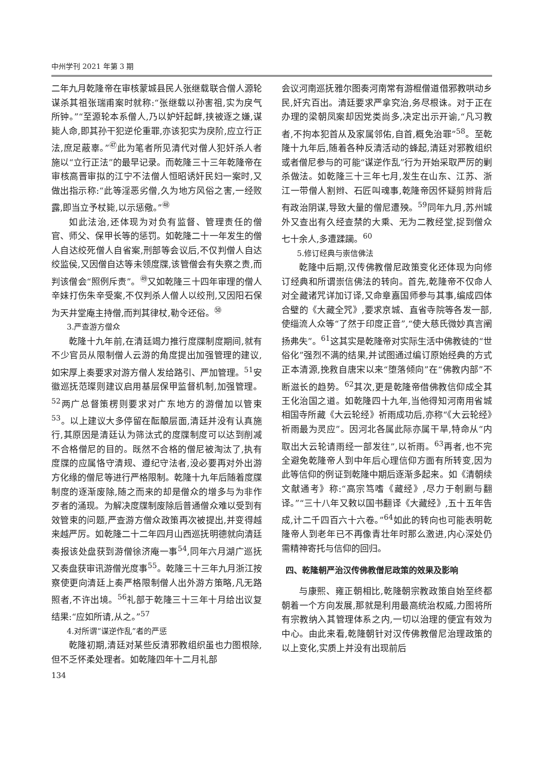中州学刊 2021 年第 3 期
二年九月乾隆帝在审核蒙城县民人张继载联合僧人源轮谋杀其祖张瑞甫案时就称:“张继载以孙害祖,实为戾气所钟。”“至源轮本系僧人,乃以妒奸起衅,挟被逐之嫌,谋毙人命,即其孙干犯逆伦重罪,亦该犯实为戾阶,应立行正法,庶足蔽辜。”<sup>㊼</sup>此为笔者所见清代对僧人犯奸杀人者施以“立行正法”的最早记录。而乾隆三十三年乾隆帝在审核高晋审拟的江宁不法僧人恒昭诱奸民妇一案时,又做出指示称:“此等淫恶劣僧,久为地方风俗之害,一经败露,即当立予杖毙,以示惩儆。”<sup>㊽</sup>
如此法治,还体现为对负有监督、管理责任的僧官、师父、保甲长等的惩罚。如乾隆二十一年发生的僧人自达绞死僧人自省案,刑部等会议后,不仅判僧人自达绞监侯,又因僧自达等未领度牒,该管僧会有失察之责,而判该僧会“照例斥责”。<sup>㊾</sup>又如乾隆三十四年审理的僧人辛妹打伤朱辛受案,不仅判杀人僧人以绞刑,又因阳石保为天井堂庵主持僧,而判其律杖,勒令还俗。<sup>㊿</sup>
3.严查游方僧众
乾隆十九年前,在清廷竭力推行度牒制度期间,就有不少官员从限制僧人云游的角度提出加强管理的建议,如宋厚上奏要求对游方僧人发给路引、严加管理。<sup>51</sup>安徽巡抚范璨则建议启用基层保甲监督机制,加强管理。<sup>52</sup>两广总督策楞则要求对广东地方的游僧加以管束<sup>53</sup>。以上建议大多停留在酝酿层面,清廷并没有认真施行,其原因是清廷认为筛汰式的度牒制度可以达到削减不合格僧尼的目的。既然不合格的僧尼被淘汰了,执有度牒的应属恪守清规、遵纪守法者,没必要再对外出游方化缘的僧尼等进行严格限制。乾隆十九年后随着度牒制度的逐渐废除,随之而来的却是僧众的增多与为非作歹者的涌现。为解决度牒制废除后普通僧众难以受到有效管束的问题,严查游方僧众政策再次被提出,并变得越来越严厉。如乾隆二十二年四月山西巡抚明德就向清廷奏报该处盘获到游僧徐济庵一事<sup>54</sup>,同年六月湖广巡抚又奏盘获审讯游僧光度事<sup>55</sup>。乾隆三十三年九月浙江按察使更向清廷上奏严格限制僧人出外游方策略,凡无路照者,不许出境。<sup>56</sup>礼部于乾隆三十三年十月给出议复结果:“应如所请,从之。”<sup>57</sup>
4.对所谓“谋逆作乱”者的严惩
乾隆初期,清廷对某些反清邪教组织虽也力图根除,但不乏怀柔处理者。如乾隆四年十二月礼部
134
会议河南巡抚雅尔图奏河南常有游棍僧道借邪教哄动乡民,奸宄百出。清廷要求严拿究治,务尽根诛。对于正在办理的梁朝凤案却因党类尚多,决定出示开谕,“凡习教者,不拘本犯首从及家属邻佑,自首,概免治罪”<sup>58</sup>。至乾隆十九年后,随着各种反清活动的蜂起,清廷对邪教组织或者僧尼参与的可能“谋逆作乱”行为开始采取严厉的剿杀做法。如乾隆三十三年七月,发生在山东、江苏、浙江一带僧人割辫、石匠叫魂事,乾隆帝因怀疑剪辫背后有政治阴谋,导致大量的僧尼遭殃。<sup>59</sup>同年九月,苏州城外又查出有久经查禁的大乘、无为二教经堂,捉到僧众七十余人,多遭蹂躏。<sup>60</sup>
5.修订经典与崇信佛法
乾隆中后期,汉传佛教僧尼政策变化还体现为向修订经典和所谓崇信佛法的转向。首先,乾隆帝不仅命人对全藏诸咒详加订译,又命章嘉国师参与其事,编成四体合璧的《大藏全咒》,要求京城、直省寺院等各发一部,使缁流人众等“了然于印度正音”,“使大慈氏微妙真言阐扬弗失”。<sup>61</sup>这其实是乾隆帝对实际生活中佛教徒的“世俗化”强烈不满的结果,并试图通过编订原始经典的方式正本清源,挽救自唐宋以来“堕落倾向”在“佛教内部”不断滋长的趋势。<sup>62</sup>其次,更是乾隆帝借佛教信仰成全其王化治国之道。如乾隆四十九年,当他得知河南用省城相国寺所藏《大云轮经》祈雨成功后,亦称“《大云轮经》祈雨最为灵应”。因河北各属此际亦属干旱,特命从“内取出大云轮请雨经一部发往”,以祈雨。<sup>63</sup>再者,也不完全避免乾隆帝人到中年后心理信仰方面有所转变,因为此等信仰的例证到乾隆中期后逐渐多起来。如《清朝续文献通考》称:“高宗笃嗜《藏经》,尽力于剞劂与翻译。”“三十八年又敕以国书翻译《大藏经》,五十五年告成,计二千四百六十六卷。”<sup>64</sup>如此的转向也可能表明乾隆帝人到老年已不再像青壮年时那么激进,内心深处仍需精神寄托与信仰的回归。
四、乾隆朝严治汉传佛教僧尼政策的效果及影响
与康熙、雍正朝相比,乾隆朝宗教政策自始至终都朝着一个方向发展,那就是利用最高统治权威,力图将所有宗教纳入其管理体系之内,一切以治理的便宜有效为中心。由此来看,乾隆朝针对汉传佛教僧尼治理政策的以上变化,实质上并没有出现前后